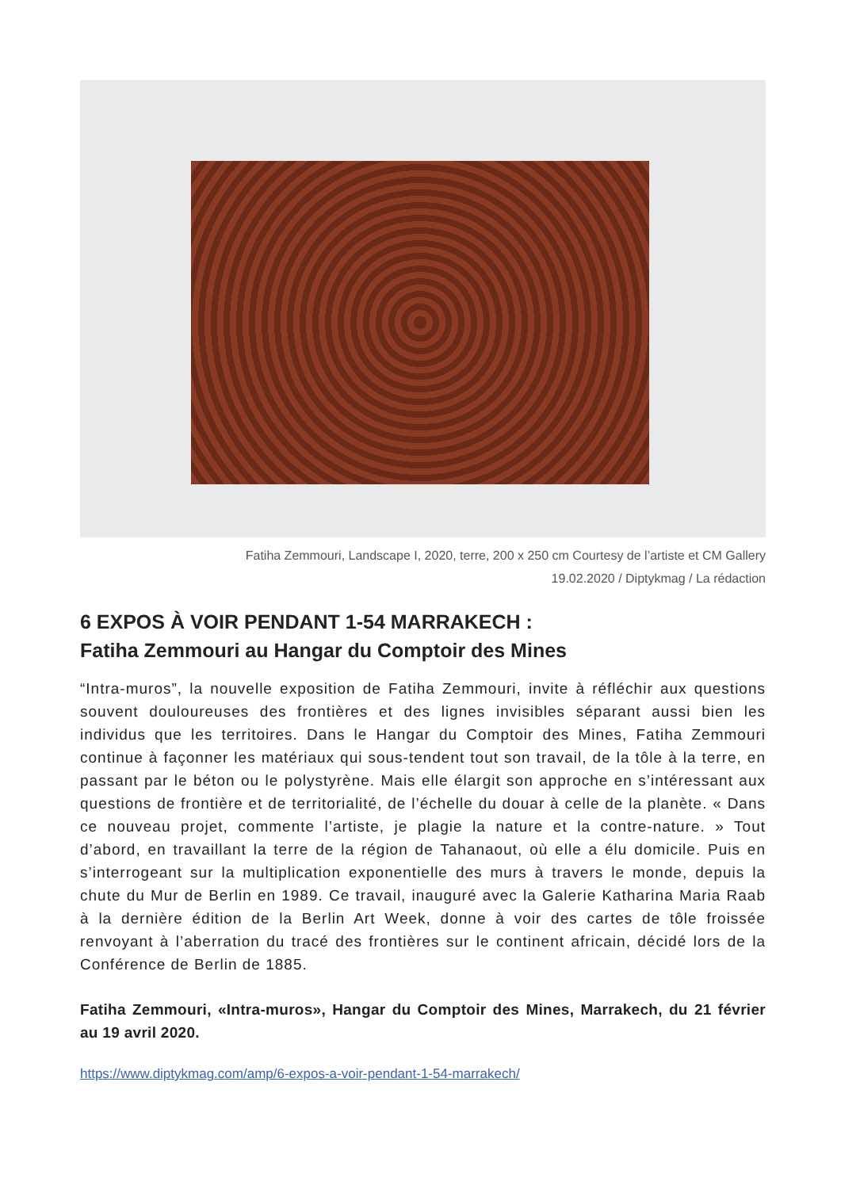Fatiha Zemmouri, Landscape I, 2020, terre, 200 x 250 cm Courtesy de l’artiste et CM Gallery
19.02.2020 / Diptykmag / La rédaction
6 EXPOS À VOIR PENDANT 1-54 MARRAKECH :
Fatiha Zemmouri au Hangar du Comptoir des Mines
“Intra-muros”, la nouvelle exposition de Fatiha Zemmouri, invite à réfléchir aux questions souvent douloureuses des frontières et des lignes invisibles séparant aussi bien les individus que les territoires. Dans le Hangar du Comptoir des Mines, Fatiha Zemmouri continue à façonner les matériaux qui sous-tendent tout son travail, de la tôle à la terre, en passant par le béton ou le polystyrène. Mais elle élargit son approche en s’intéressant aux questions de frontière et de territorialité, de l’échelle du douar à celle de la planète. « Dans ce nouveau projet, commente l’artiste, je plagie la nature et la contre-nature. » Tout d’abord, en travaillant la terre de la région de Tahanaout, où elle a élu domicile. Puis en s’interrogeant sur la multiplication exponentielle des murs à travers le monde, depuis la chute du Mur de Berlin en 1989. Ce travail, inauguré avec la Galerie Katharina Maria Raab à la dernière édition de la Berlin Art Week, donne à voir des cartes de tôle froissée renvoyant à l’aberration du tracé des frontières sur le continent africain, décidé lors de la Conférence de Berlin de 1885.
Fatiha Zemmouri, «Intra-muros», Hangar du Comptoir des Mines, Marrakech, du 21 février au 19 avril 2020.
https://www.diptykmag.com/amp/6-expos-a-voir-pendant-1-54-marrakech/